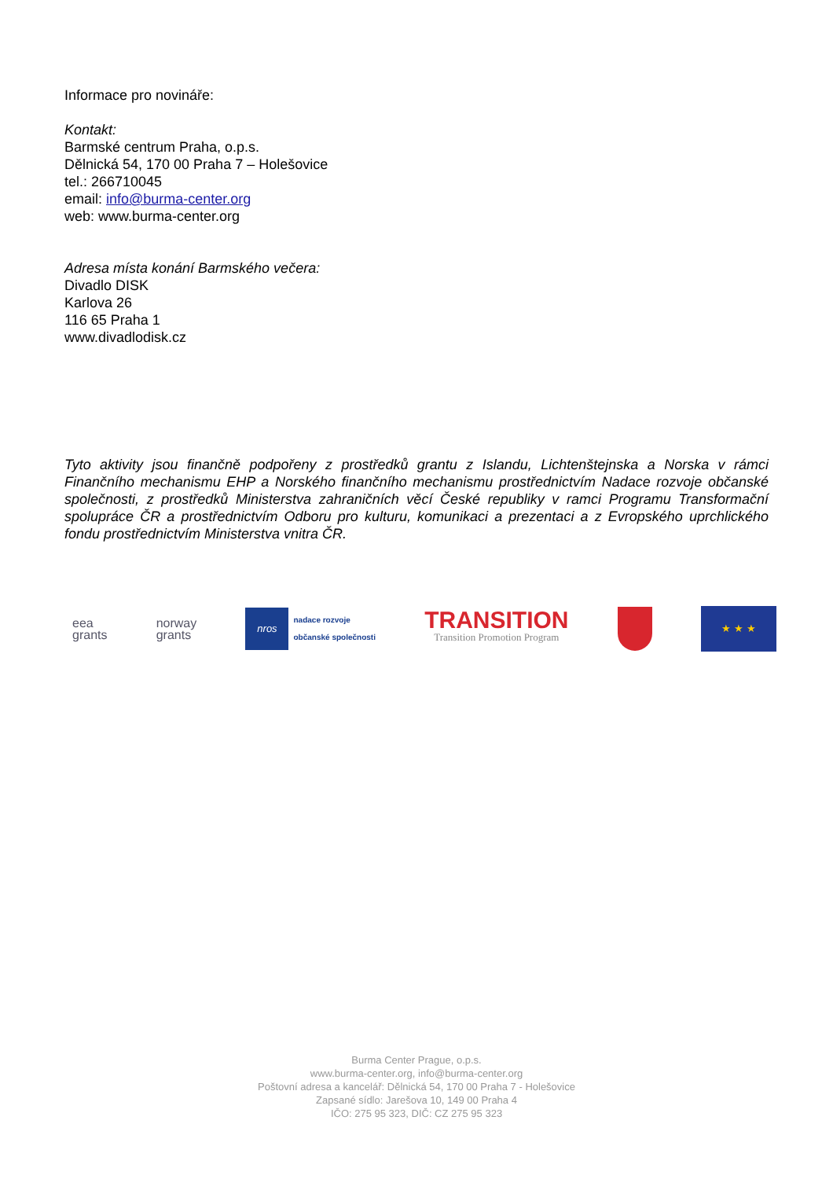Informace pro novináře:
Kontakt:
Barmské centrum Praha, o.p.s.
Dělnická 54, 170 00 Praha 7 – Holešovice
tel.: 266710045
email: info@burma-center.org
web: www.burma-center.org
Adresa místa konání Barmského večera:
Divadlo DISK
Karlova 26
116 65 Praha 1
www.divadlodisk.cz
Tyto aktivity jsou finančně podpořeny z prostředků grantu z Islandu, Lichtenštejnska a Norska v rámci Finančního mechanismu EHP a Norského finančního mechanismu prostřednictvím Nadace rozvoje občanské společnosti, z prostředků Ministerstva zahraničních věcí České republiky v ramci Programu Transformační spolupráce ČR a prostřednictvím Odboru pro kulturu, komunikaci a prezentaci a z Evropského uprchlického fondu prostřednictvím Ministerstva vnitra ČR.
eea
grants
norway
grants
nros
nadace rozvoje
občanské společnosti
TRANSITION
Transition Promotion Program
★ ★ ★
Burma Center Prague, o.p.s.
www.burma-center.org, info@burma-center.org
Poštovní adresa a kancelář: Dělnická 54, 170 00 Praha 7 - Holešovice
Zapsané sídlo: Jarešova 10, 149 00 Praha 4
IČO: 275 95 323, DIČ: CZ 275 95 323